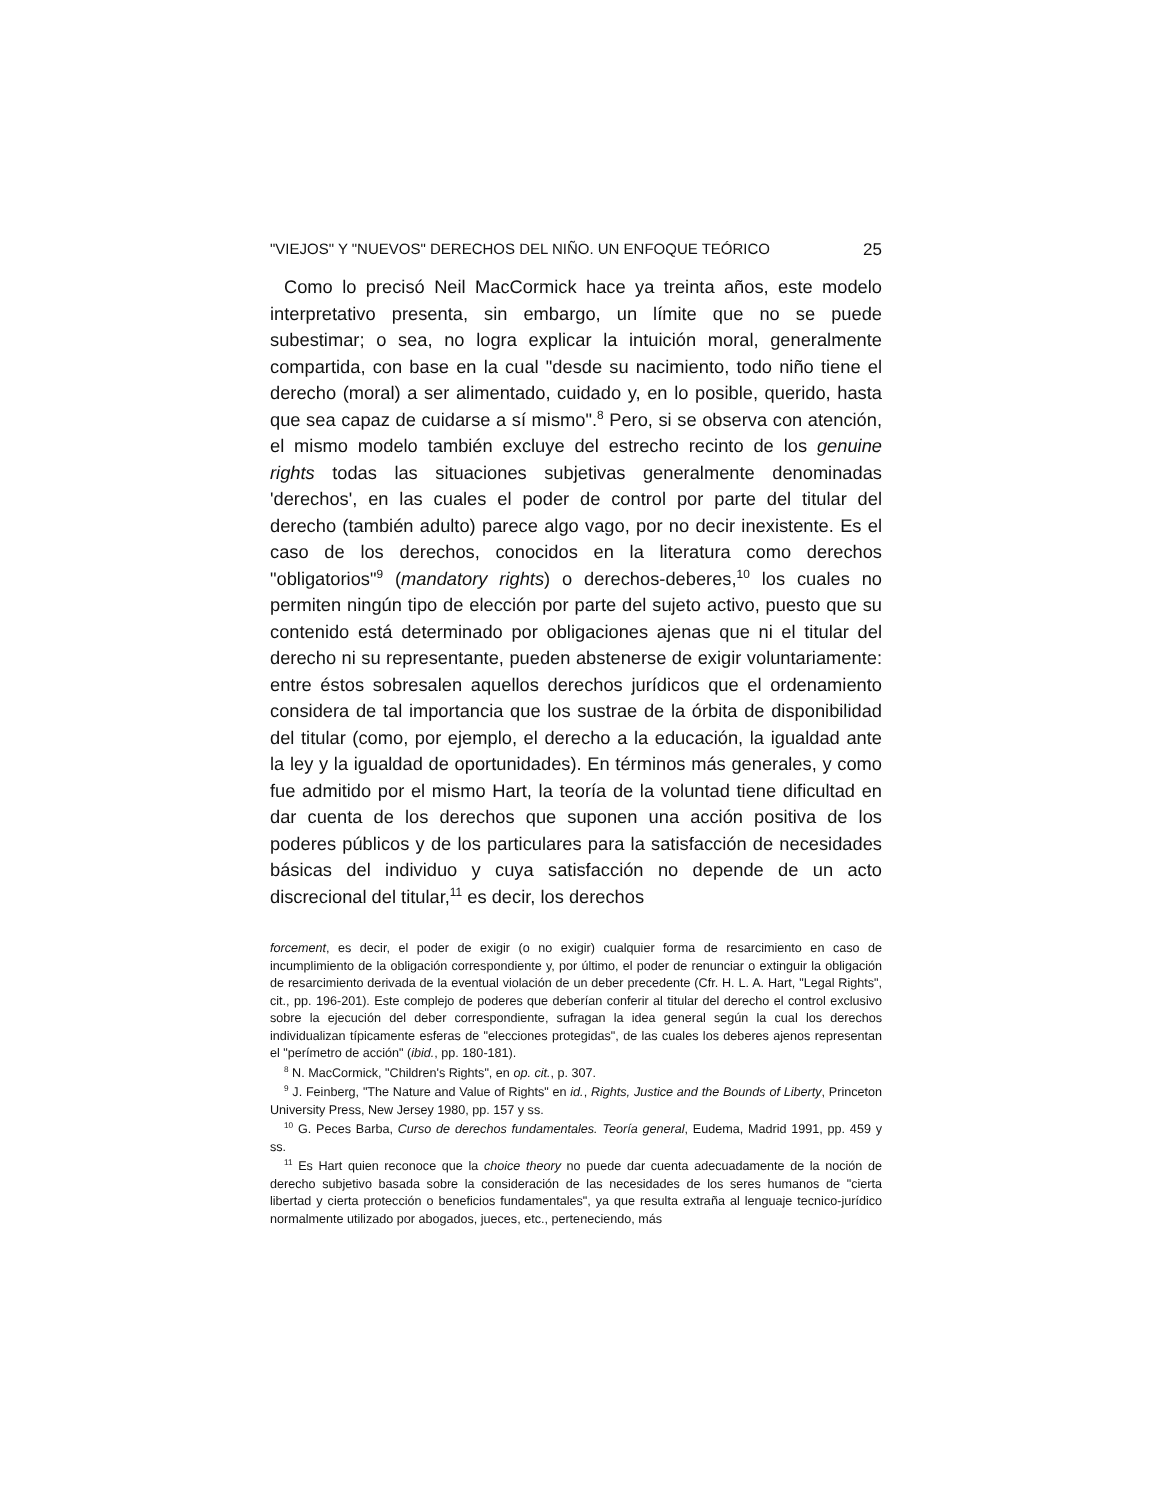"VIEJOS" Y "NUEVOS" DERECHOS DEL NIÑO. UN ENFOQUE TEÓRICO 25
Como lo precisó Neil MacCormick hace ya treinta años, este modelo interpretativo presenta, sin embargo, un límite que no se puede subestimar; o sea, no logra explicar la intuición moral, generalmente compartida, con base en la cual "desde su nacimiento, todo niño tiene el derecho (moral) a ser alimentado, cuidado y, en lo posible, querido, hasta que sea capaz de cuidarse a sí mismo".<sup>8</sup> Pero, si se observa con atención, el mismo modelo también excluye del estrecho recinto de los genuine rights todas las situaciones subjetivas generalmente denominadas 'derechos', en las cuales el poder de control por parte del titular del derecho (también adulto) parece algo vago, por no decir inexistente. Es el caso de los derechos, conocidos en la literatura como derechos "obligatorios"<sup>9</sup> (mandatory rights) o derechos-deberes,<sup>10</sup> los cuales no permiten ningún tipo de elección por parte del sujeto activo, puesto que su contenido está determinado por obligaciones ajenas que ni el titular del derecho ni su representante, pueden abstenerse de exigir voluntariamente: entre éstos sobresalen aquellos derechos jurídicos que el ordenamiento considera de tal importancia que los sustrae de la órbita de disponibilidad del titular (como, por ejemplo, el derecho a la educación, la igualdad ante la ley y la igualdad de oportunidades). En términos más generales, y como fue admitido por el mismo Hart, la teoría de la voluntad tiene dificultad en dar cuenta de los derechos que suponen una acción positiva de los poderes públicos y de los particulares para la satisfacción de necesidades básicas del individuo y cuya satisfacción no depende de un acto discrecional del titular,<sup>11</sup> es decir, los derechos
forcement, es decir, el poder de exigir (o no exigir) cualquier forma de resarcimiento en caso de incumplimiento de la obligación correspondiente y, por último, el poder de renunciar o extinguir la obligación de resarcimiento derivada de la eventual violación de un deber precedente (Cfr. H. L. A. Hart, "Legal Rights", cit., pp. 196-201). Este complejo de poderes que deberían conferir al titular del derecho el control exclusivo sobre la ejecución del deber correspondiente, sufragan la idea general según la cual los derechos individualizan típicamente esferas de "elecciones protegidas", de las cuales los deberes ajenos representan el "perímetro de acción" (ibid., pp. 180-181).
<sup>8</sup> N. MacCormick, "Children's Rights", en op. cit., p. 307.
<sup>9</sup> J. Feinberg, "The Nature and Value of Rights" en id., Rights, Justice and the Bounds of Liberty, Princeton University Press, New Jersey 1980, pp. 157 y ss.
<sup>10</sup> G. Peces Barba, Curso de derechos fundamentales. Teoría general, Eudema, Madrid 1991, pp. 459 y ss.
<sup>11</sup> Es Hart quien reconoce que la choice theory no puede dar cuenta adecuadamente de la noción de derecho subjetivo basada sobre la consideración de las necesidades de los seres humanos de "cierta libertad y cierta protección o beneficios fundamentales", ya que resulta extraña al lenguaje tecnico-jurídico normalmente utilizado por abogados, jueces, etc., perteneciendo, más